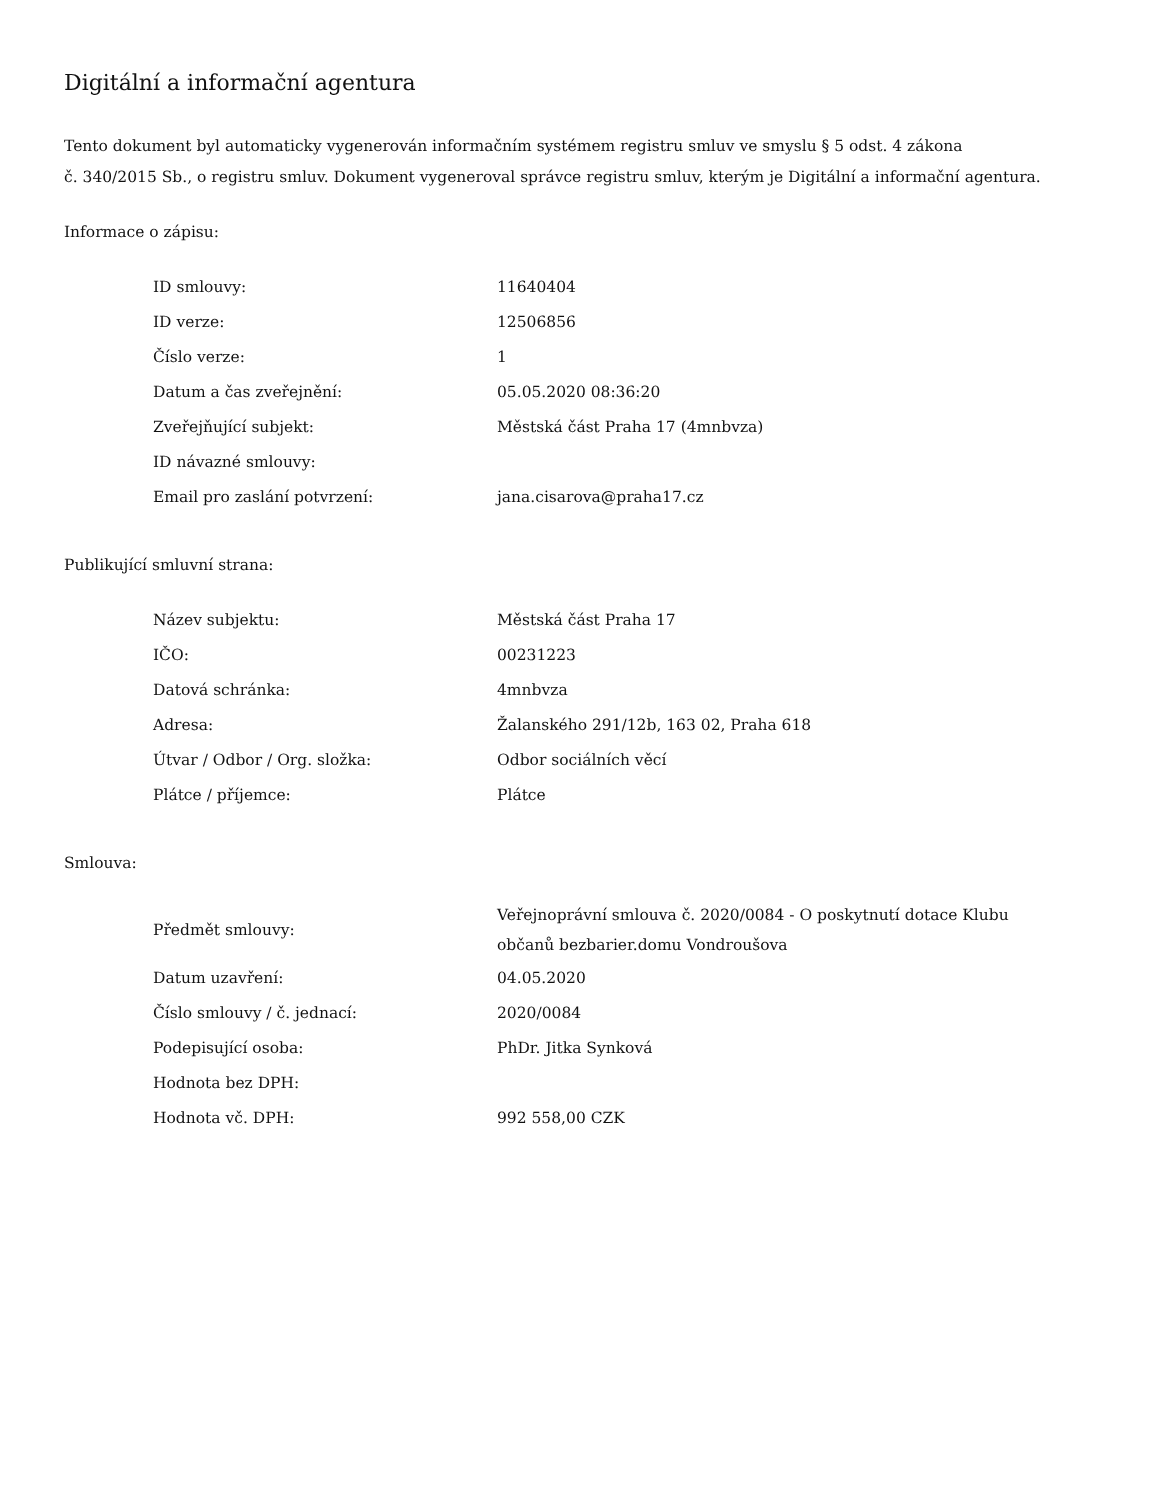Digitální a informační agentura
Tento dokument byl automaticky vygenerován informačním systémem registru smluv ve smyslu § 5 odst. 4 zákona
č. 340/2015 Sb., o registru smluv. Dokument vygeneroval správce registru smluv, kterým je Digitální a informační agentura.
Informace o zápisu:
| ID smlouvy: | 11640404 |
| ID verze: | 12506856 |
| Číslo verze: | 1 |
| Datum a čas zveřejnění: | 05.05.2020 08:36:20 |
| Zveřejňující subjekt: | Městská část Praha 17 (4mnbvza) |
| ID návazné smlouvy: | |
| Email pro zaslání potvrzení: | jana.cisarova@praha17.cz |
Publikující smluvní strana:
| Název subjektu: | Městská část Praha 17 |
| IČO: | 00231223 |
| Datová schránka: | 4mnbvza |
| Adresa: | Žalanského 291/12b, 163 02, Praha 618 |
| Útvar / Odbor / Org. složka: | Odbor sociálních věcí |
| Plátce / příjemce: | Plátce |
Smlouva:
| Předmět smlouvy: | Veřejnoprávní smlouva č. 2020/0084 - O poskytnutí dotace Klubu občanů bezbarier.domu Vondroušova |
| Datum uzavření: | 04.05.2020 |
| Číslo smlouvy / č. jednací: | 2020/0084 |
| Podepisující osoba: | PhDr. Jitka Synková |
| Hodnota bez DPH: | |
| Hodnota vč. DPH: | 992 558,00 CZK |